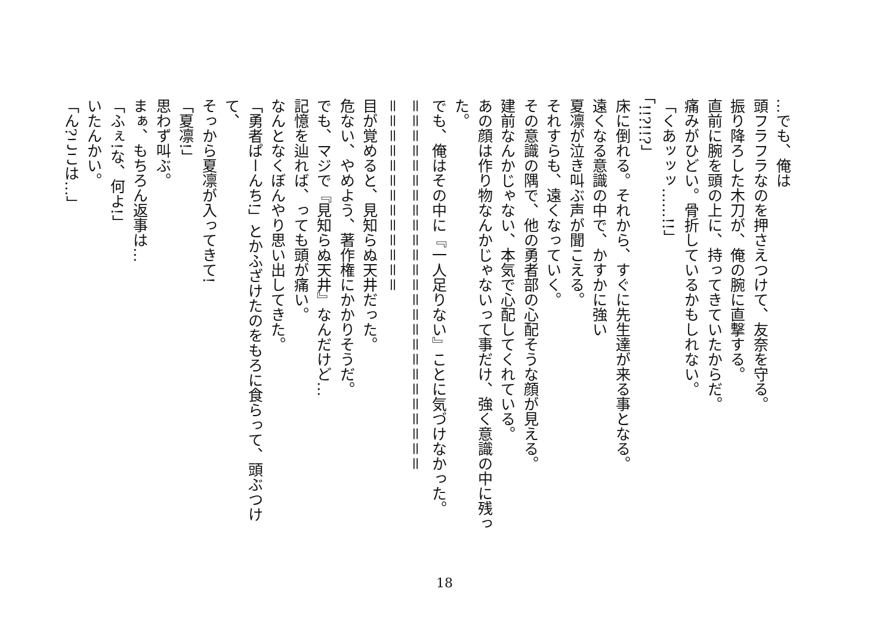…でも、俺は
頭フラフラなのを押さえつけて、友奈を守る。
振り降ろした木刀が、俺の腕に直撃する。
直前に腕を頭の上に、持ってきていたからだ。
痛みがひどい。骨折しているかもしれない。
「くあッッッ……!!」
「!!?!!?」
床に倒れる。それから、すぐに先生達が来る事となる。
遠くなる意識の中で、かすかに強い
夏凛が泣き叫ぶ声が聞こえる。
それすらも、遠くなっていく。
その意識の隅で、他の勇者部の心配そうな顔が見える。
建前なんかじゃない、本気で心配してくれている。
あの顔は作り物なんかじゃないって事だけ、強く意識の中に残っ
た。
でも、俺はその中に『一人足りない』ことに気づけなかった。
＝＝＝＝＝＝＝＝＝＝＝＝＝＝＝＝＝＝＝＝＝＝＝＝＝
＝＝＝＝＝＝＝＝＝＝＝＝＝
目が覚めると、見知らぬ天井だった。
危ない、やめよう、著作権にかかりそうだ。
でも、マジで『見知らぬ天井』なんだけど…
記憶を辿れば、っても頭が痛い。
なんとなくぼんやり思い出してきた。
「勇者ぱーんち!」とかふざけたのをもろに食らって、頭ぶつけて、
そっから夏凛が入ってきて!
「夏凛!」
思わず叫ぶ。
まぁ、もちろん返事は…
「ふぇ!な、何よ!」
いたんかい。
「ん?ここは…」
18